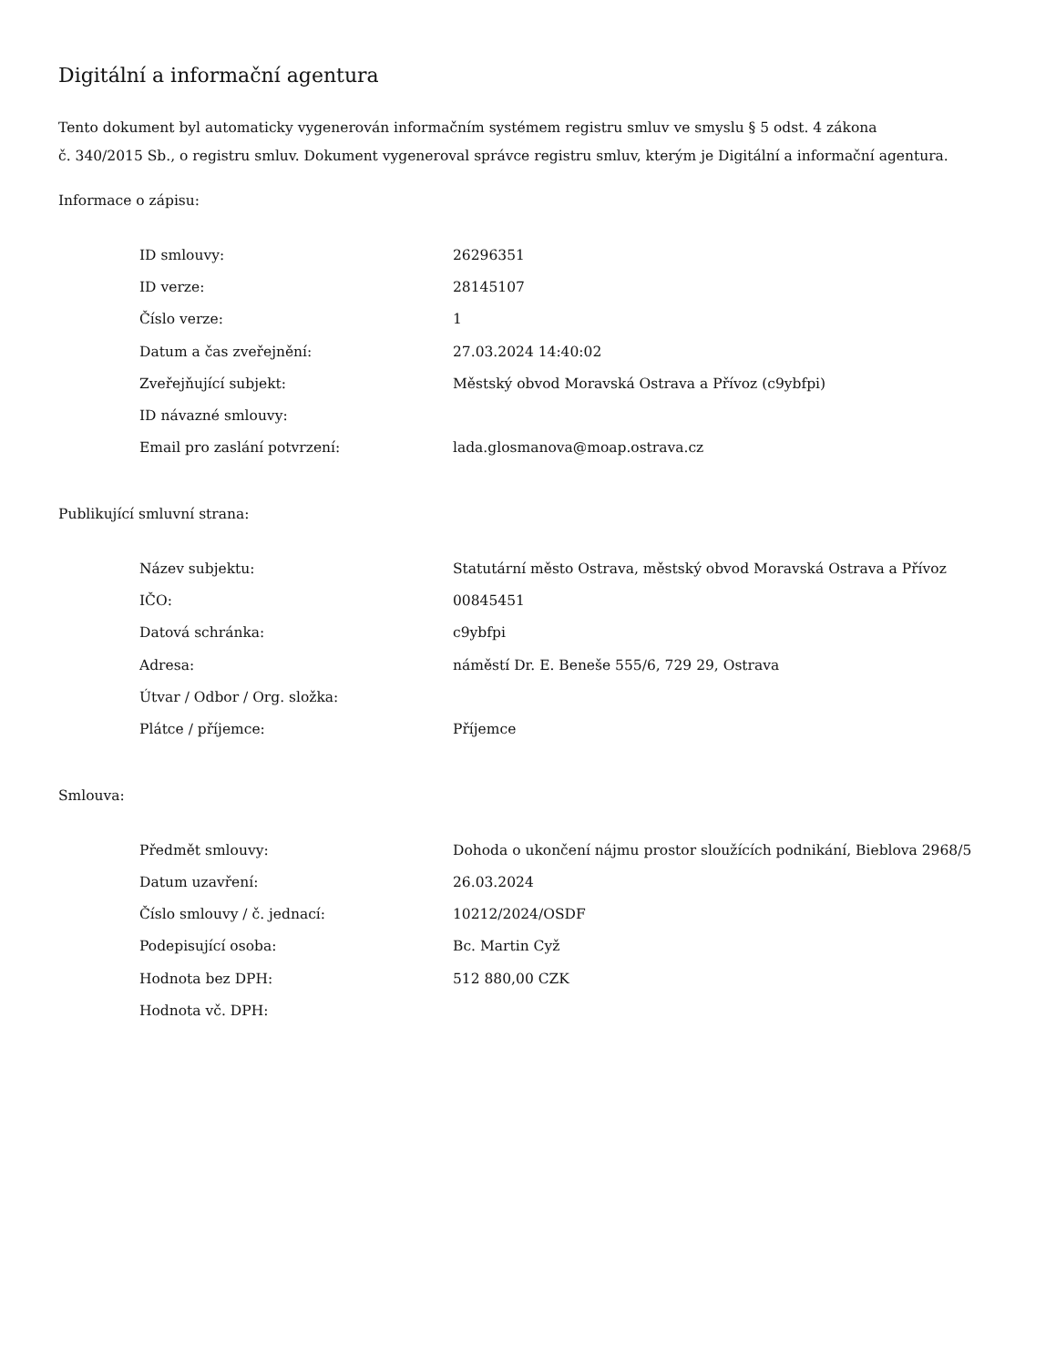Digitální a informační agentura
Tento dokument byl automaticky vygenerován informačním systémem registru smluv ve smyslu § 5 odst. 4 zákona
č. 340/2015 Sb., o registru smluv. Dokument vygeneroval správce registru smluv, kterým je Digitální a informační agentura.
Informace o zápisu:
| ID smlouvy: | 26296351 |
| ID verze: | 28145107 |
| Číslo verze: | 1 |
| Datum a čas zveřejnění: | 27.03.2024 14:40:02 |
| Zveřejňující subjekt: | Městský obvod Moravská Ostrava a Přívoz (c9ybfpi) |
| ID návazné smlouvy: | |
| Email pro zaslání potvrzení: | lada.glosmanova@moap.ostrava.cz |
Publikující smluvní strana:
| Název subjektu: | Statutární město Ostrava, městský obvod Moravská Ostrava a Přívoz |
| IČO: | 00845451 |
| Datová schránka: | c9ybfpi |
| Adresa: | náměstí Dr. E. Beneše 555/6, 729 29, Ostrava |
| Útvar / Odbor / Org. složka: | |
| Plátce / příjemce: | Příjemce |
Smlouva:
| Předmět smlouvy: | Dohoda o ukončení nájmu prostor sloužících podnikání, Bieblova 2968/5 |
| Datum uzavření: | 26.03.2024 |
| Číslo smlouvy / č. jednací: | 10212/2024/OSDF |
| Podepisující osoba: | Bc. Martin Cyž |
| Hodnota bez DPH: | 512 880,00 CZK |
| Hodnota vč. DPH: | |